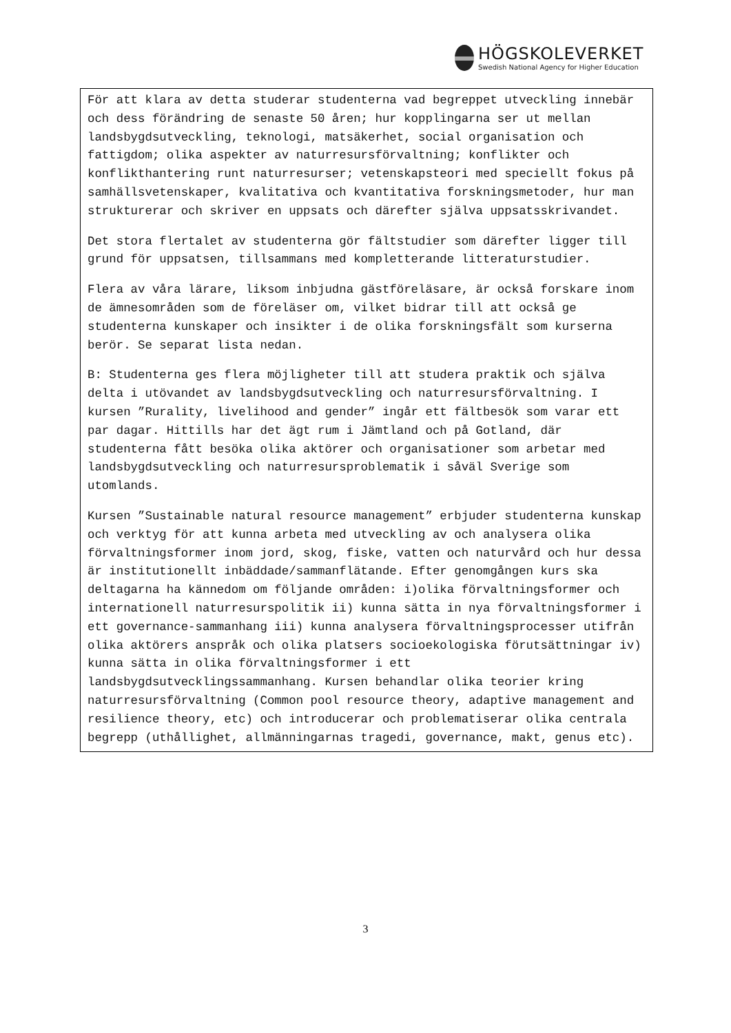HÖGSKOLEVERKET
Swedish National Agency for Higher Education
För att klara av detta studerar studenterna vad begreppet utveckling innebär och dess förändring de senaste 50 åren; hur kopplingarna ser ut mellan landsbygdsutveckling, teknologi, matsäkerhet, social organisation och fattigdom; olika aspekter av naturresursförvaltning; konflikter och konflikthantering runt naturresurser; vetenskapsteori med speciellt fokus på samhällsvetenskaper, kvalitativa och kvantitativa forskningsmetoder, hur man strukturerar och skriver en uppsats och därefter själva uppsatsskrivandet.
Det stora flertalet av studenterna gör fältstudier som därefter ligger till grund för uppsatsen, tillsammans med kompletterande litteraturstudier.
Flera av våra lärare, liksom inbjudna gästföreläsare, är också forskare inom de ämnesområden som de föreläser om, vilket bidrar till att också ge studenterna kunskaper och insikter i de olika forskningsfält som kurserna berör. Se separat lista nedan.
B: Studenterna ges flera möjligheter till att studera praktik och själva delta i utövandet av landsbygdsutveckling och naturresursförvaltning. I kursen ”Rurality, livelihood and gender” ingår ett fältbesök som varar ett par dagar. Hittills har det ägt rum i Jämtland och på Gotland, där studenterna fått besöka olika aktörer och organisationer som arbetar med landsbygdsutveckling och naturresursproblematik i såväl Sverige som utomlands.
Kursen ”Sustainable natural resource management” erbjuder studenterna kunskap och verktyg för att kunna arbeta med utveckling av och analysera olika förvaltningsformer inom jord, skog, fiske, vatten och naturvård och hur dessa är institutionellt inbäddade/sammanflätande. Efter genomgången kurs ska deltagarna ha kännedom om följande områden: i)olika förvaltningsformer och internationell naturresurspolitik ii) kunna sätta in nya förvaltningsformer i ett governance-sammanhang iii) kunna analysera förvaltningsprocesser utifrån olika aktörers anspråk och olika platsers socioekologiska förutsättningar iv) kunna sätta in olika förvaltningsformer i ett landsbygdsutvecklingssammanhang. Kursen behandlar olika teorier kring naturresursförvaltning (Common pool resource theory, adaptive management and resilience theory, etc) och introducerar och problematiserar olika centrala begrepp (uthållighet, allmänningarnas tragedi, governance, makt, genus etc).
3